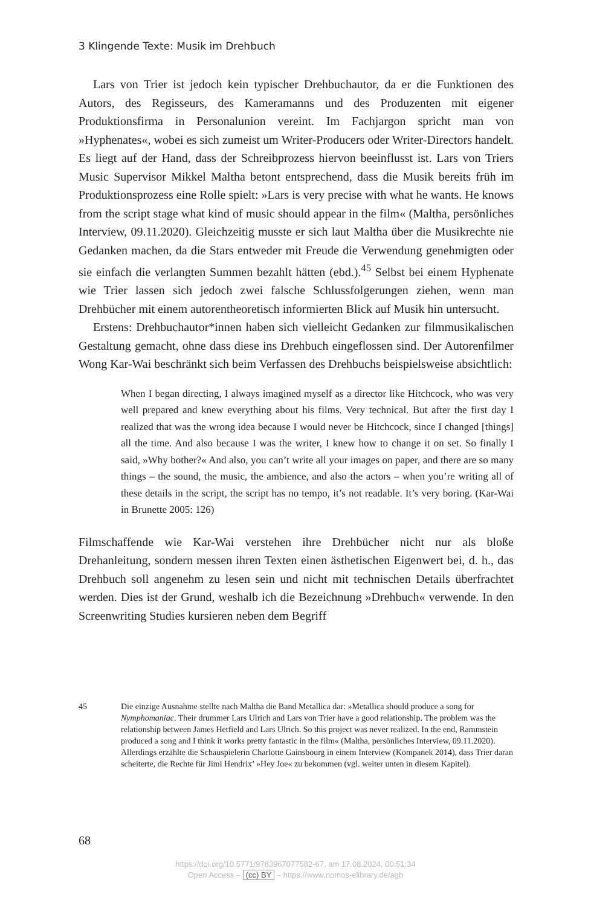3 Klingende Texte: Musik im Drehbuch
Lars von Trier ist jedoch kein typischer Drehbuchautor, da er die Funktionen des Autors, des Regisseurs, des Kameramanns und des Produzenten mit eigener Produktionsfirma in Personalunion vereint. Im Fachjargon spricht man von »Hyphenates«, wobei es sich zumeist um Writer-Producers oder Writer-Directors handelt. Es liegt auf der Hand, dass der Schreibprozess hiervon beeinflusst ist. Lars von Triers Music Supervisor Mikkel Maltha betont entsprechend, dass die Musik bereits früh im Produktionsprozess eine Rolle spielt: »Lars is very precise with what he wants. He knows from the script stage what kind of music should appear in the film« (Maltha, persönliches Interview, 09.11.2020). Gleichzeitig musste er sich laut Maltha über die Musikrechte nie Gedanken machen, da die Stars entweder mit Freude die Verwendung genehmigten oder sie einfach die verlangten Summen bezahlt hätten (ebd.).<sup>45</sup> Selbst bei einem Hyphenate wie Trier lassen sich jedoch zwei falsche Schlussfolgerungen ziehen, wenn man Drehbücher mit einem autorentheoretisch informierten Blick auf Musik hin untersucht.
Erstens: Drehbuchautor*innen haben sich vielleicht Gedanken zur filmmusikalischen Gestaltung gemacht, ohne dass diese ins Drehbuch eingeflossen sind. Der Autorenfilmer Wong Kar-Wai beschränkt sich beim Verfassen des Drehbuchs beispielsweise absichtlich:
When I began directing, I always imagined myself as a director like Hitchcock, who was very well prepared and knew everything about his films. Very technical. But after the first day I realized that was the wrong idea because I would never be Hitchcock, since I changed [things] all the time. And also because I was the writer, I knew how to change it on set. So finally I said, »Why bother?« And also, you can’t write all your images on paper, and there are so many things – the sound, the music, the ambience, and also the actors – when you’re writing all of these details in the script, the script has no tempo, it’s not readable. It’s very boring. (Kar-Wai in Brunette 2005: 126)
Filmschaffende wie Kar-Wai verstehen ihre Drehbücher nicht nur als bloße Drehanleitung, sondern messen ihren Texten einen ästhetischen Eigenwert bei, d. h., das Drehbuch soll angenehm zu lesen sein und nicht mit technischen Details überfrachtet werden. Dies ist der Grund, weshalb ich die Bezeichnung »Drehbuch« verwende. In den Screenwriting Studies kursieren neben dem Begriff
45 Die einzige Ausnahme stellte nach Maltha die Band Metallica dar: »Metallica should produce a song for Nymphomaniac. Their drummer Lars Ulrich and Lars von Trier have a good relationship. The problem was the relationship between James Hetfield and Lars Ulrich. So this project was never realized. In the end, Rammstein produced a song and I think it works pretty fantastic in the film« (Maltha, persönliches Interview, 09.11.2020). Allerdings erzählte die Schauspielerin Charlotte Gainsbourg in einem Interview (Kompanek 2014), dass Trier daran scheiterte, die Rechte für Jimi Hendrix’ »Hey Joe« zu bekommen (vgl. weiter unten in diesem Kapitel).
68
https://doi.org/10.5771/9783967077582-67, am 17.08.2024, 00:51:34
Open Access – (cc) BY – https://www.nomos-elibrary.de/agb